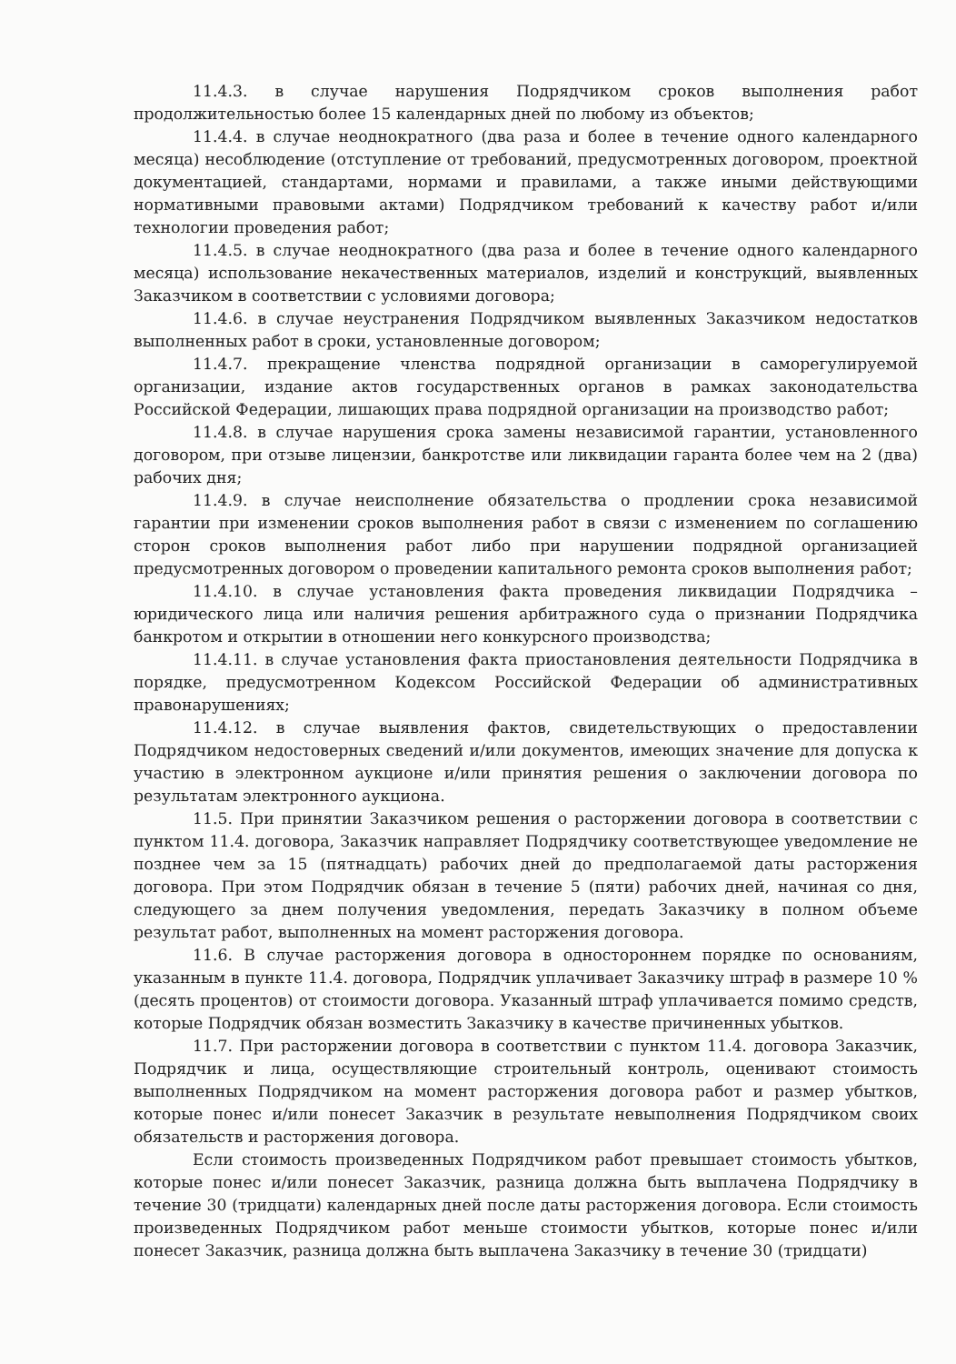11.4.3. в случае нарушения Подрядчиком сроков выполнения работ продолжительностью более 15 календарных дней по любому из объектов;
11.4.4. в случае неоднократного (два раза и более в течение одного календарного месяца) несоблюдение (отступление от требований, предусмотренных договором, проектной документацией, стандартами, нормами и правилами, а также иными действующими нормативными правовыми актами) Подрядчиком требований к качеству работ и/или технологии проведения работ;
11.4.5. в случае неоднократного (два раза и более в течение одного календарного месяца) использование некачественных материалов, изделий и конструкций, выявленных Заказчиком в соответствии с условиями договора;
11.4.6. в случае неустранения Подрядчиком выявленных Заказчиком недостатков выполненных работ в сроки, установленные договором;
11.4.7. прекращение членства подрядной организации в саморегулируемой организации, издание актов государственных органов в рамках законодательства Российской Федерации, лишающих права подрядной организации на производство работ;
11.4.8. в случае нарушения срока замены независимой гарантии, установленного договором, при отзыве лицензии, банкротстве или ликвидации гаранта более чем на 2 (два) рабочих дня;
11.4.9. в случае неисполнение обязательства о продлении срока независимой гарантии при изменении сроков выполнения работ в связи с изменением по соглашению сторон сроков выполнения работ либо при нарушении подрядной организацией предусмотренных договором о проведении капитального ремонта сроков выполнения работ;
11.4.10. в случае установления факта проведения ликвидации Подрядчика – юридического лица или наличия решения арбитражного суда о признании Подрядчика банкротом и открытии в отношении него конкурсного производства;
11.4.11. в случае установления факта приостановления деятельности Подрядчика в порядке, предусмотренном Кодексом Российской Федерации об административных правонарушениях;
11.4.12. в случае выявления фактов, свидетельствующих о предоставлении Подрядчиком недостоверных сведений и/или документов, имеющих значение для допуска к участию в электронном аукционе и/или принятия решения о заключении договора по результатам электронного аукциона.
11.5. При принятии Заказчиком решения о расторжении договора в соответствии с пунктом 11.4. договора, Заказчик направляет Подрядчику соответствующее уведомление не позднее чем за 15 (пятнадцать) рабочих дней до предполагаемой даты расторжения договора. При этом Подрядчик обязан в течение 5 (пяти) рабочих дней, начиная со дня, следующего за днем получения уведомления, передать Заказчику в полном объеме результат работ, выполненных на момент расторжения договора.
11.6. В случае расторжения договора в одностороннем порядке по основаниям, указанным в пункте 11.4. договора, Подрядчик уплачивает Заказчику штраф в размере 10 % (десять процентов) от стоимости договора. Указанный штраф уплачивается помимо средств, которые Подрядчик обязан возместить Заказчику в качестве причиненных убытков.
11.7. При расторжении договора в соответствии с пунктом 11.4. договора Заказчик, Подрядчик и лица, осуществляющие строительный контроль, оценивают стоимость выполненных Подрядчиком на момент расторжения договора работ и размер убытков, которые понес и/или понесет Заказчик в результате невыполнения Подрядчиком своих обязательств и расторжения договора.
Если стоимость произведенных Подрядчиком работ превышает стоимость убытков, которые понес и/или понесет Заказчик, разница должна быть выплачена Подрядчику в течение 30 (тридцати) календарных дней после даты расторжения договора. Если стоимость произведенных Подрядчиком работ меньше стоимости убытков, которые понес и/или понесет Заказчик, разница должна быть выплачена Заказчику в течение 30 (тридцати)